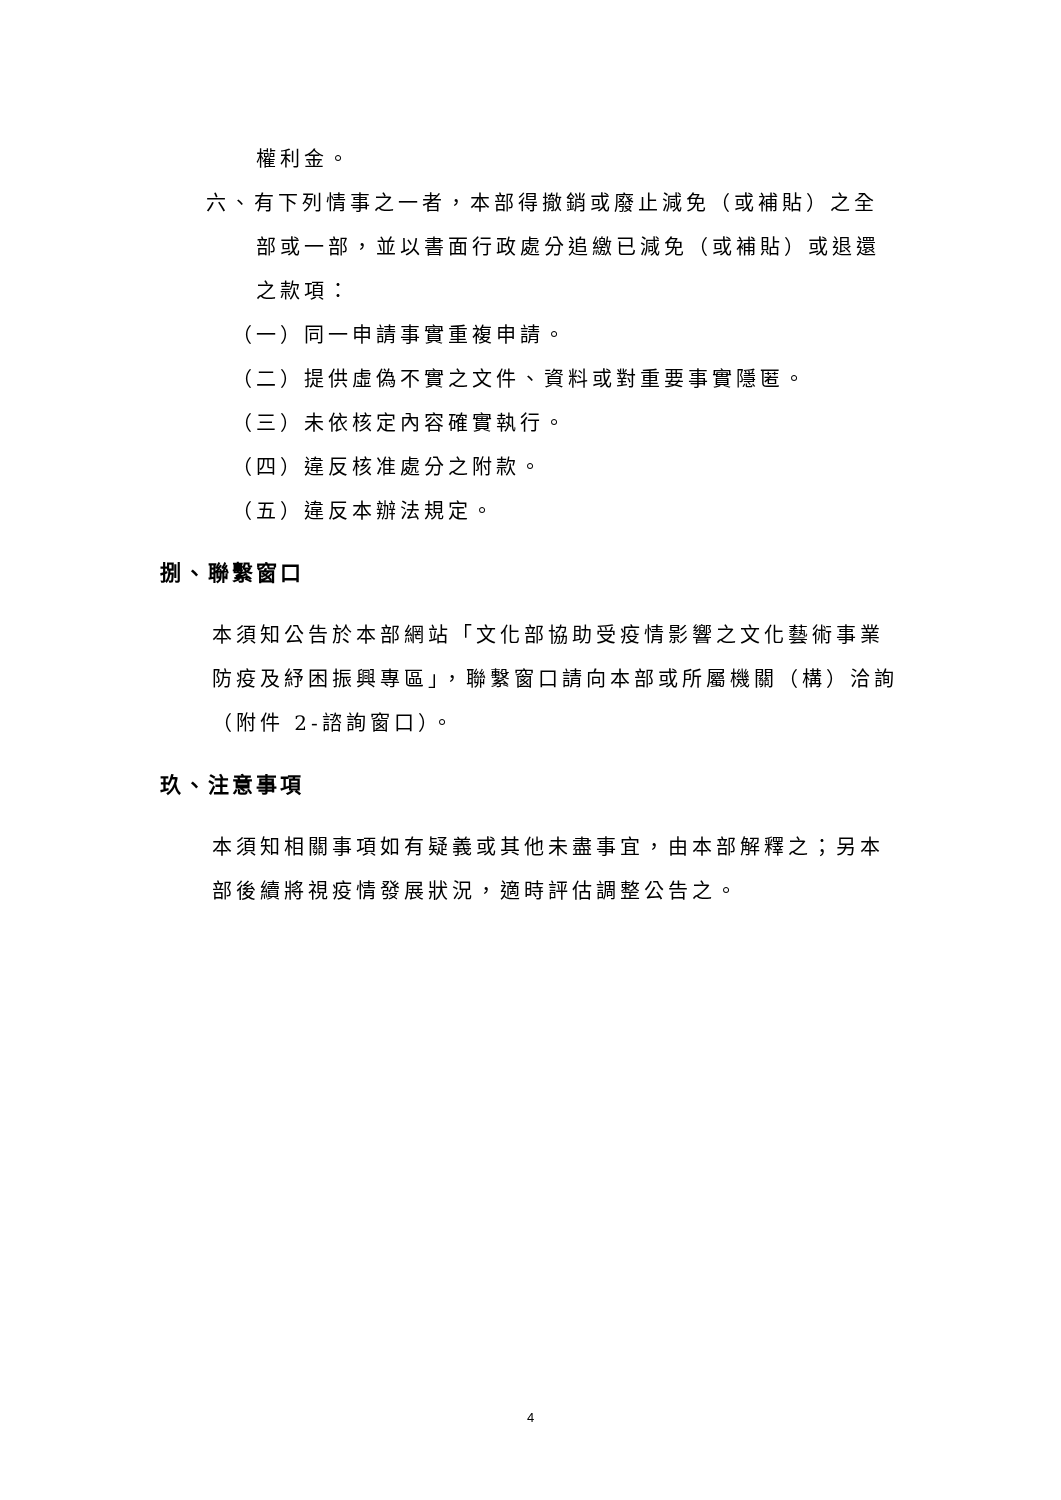權利金。
六、有下列情事之一者，本部得撤銷或廢止減免（或補貼）之全部或一部，並以書面行政處分追繳已減免（或補貼）或退還之款項：
（一）同一申請事實重複申請。
（二）提供虛偽不實之文件、資料或對重要事實隱匿。
（三）未依核定內容確實執行。
（四）違反核准處分之附款。
（五）違反本辦法規定。
捌、聯繫窗口
本須知公告於本部網站「文化部協助受疫情影響之文化藝術事業防疫及紓困振興專區」，聯繫窗口請向本部或所屬機關（構）洽詢（附件 2-諮詢窗口）。
玖、注意事項
本須知相關事項如有疑義或其他未盡事宜，由本部解釋之；另本部後續將視疫情發展狀況，適時評估調整公告之。
4